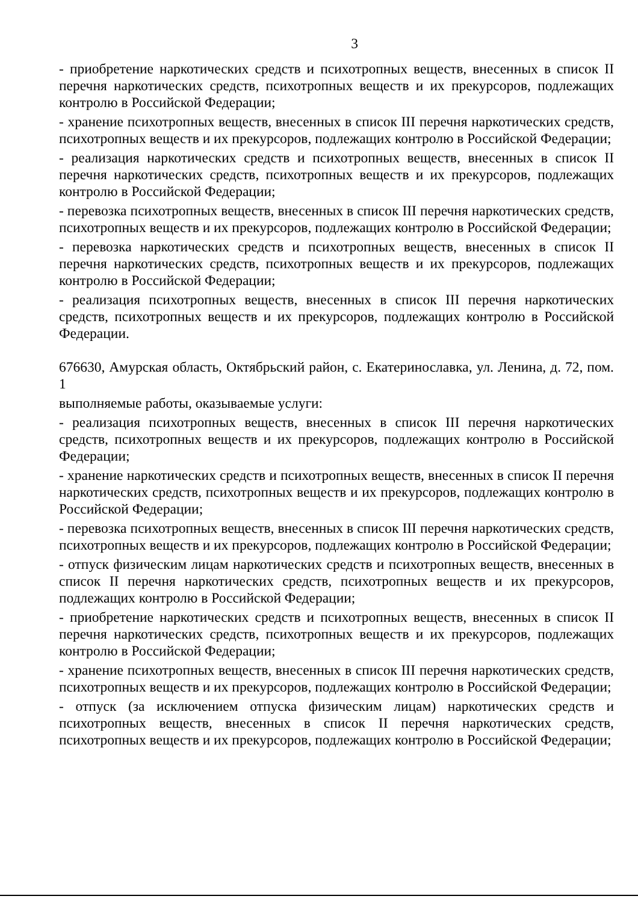3
- приобретение наркотических средств и психотропных веществ, внесенных в список II перечня наркотических средств, психотропных веществ и их прекурсоров, подлежащих контролю в Российской Федерации;
- хранение психотропных веществ, внесенных в список III перечня наркотических средств, психотропных веществ и их прекурсоров, подлежащих контролю в Российской Федерации;
- реализация наркотических средств и психотропных веществ, внесенных в список II перечня наркотических средств, психотропных веществ и их прекурсоров, подлежащих контролю в Российской Федерации;
- перевозка психотропных веществ, внесенных в список III перечня наркотических средств, психотропных веществ и их прекурсоров, подлежащих контролю в Российской Федерации;
- перевозка наркотических средств и психотропных веществ, внесенных в список II перечня наркотических средств, психотропных веществ и их прекурсоров, подлежащих контролю в Российской Федерации;
- реализация психотропных веществ, внесенных в список III перечня наркотических средств, психотропных веществ и их прекурсоров, подлежащих контролю в Российской Федерации.
676630, Амурская область, Октябрьский район, с. Екатеринославка, ул. Ленина, д. 72, пом. 1
выполняемые работы, оказываемые услуги:
- реализация психотропных веществ, внесенных в список III перечня наркотических средств, психотропных веществ и их прекурсоров, подлежащих контролю в Российской Федерации;
- хранение наркотических средств и психотропных веществ, внесенных в список II перечня наркотических средств, психотропных веществ и их прекурсоров, подлежащих контролю в Российской Федерации;
- перевозка психотропных веществ, внесенных в список III перечня наркотических средств, психотропных веществ и их прекурсоров, подлежащих контролю в Российской Федерации;
- отпуск физическим лицам наркотических средств и психотропных веществ, внесенных в список II перечня наркотических средств, психотропных веществ и их прекурсоров, подлежащих контролю в Российской Федерации;
- приобретение наркотических средств и психотропных веществ, внесенных в список II перечня наркотических средств, психотропных веществ и их прекурсоров, подлежащих контролю в Российской Федерации;
- хранение психотропных веществ, внесенных в список III перечня наркотических средств, психотропных веществ и их прекурсоров, подлежащих контролю в Российской Федерации;
- отпуск (за исключением отпуска физическим лицам) наркотических средств и психотропных веществ, внесенных в список II перечня наркотических средств, психотропных веществ и их прекурсоров, подлежащих контролю в Российской Федерации;